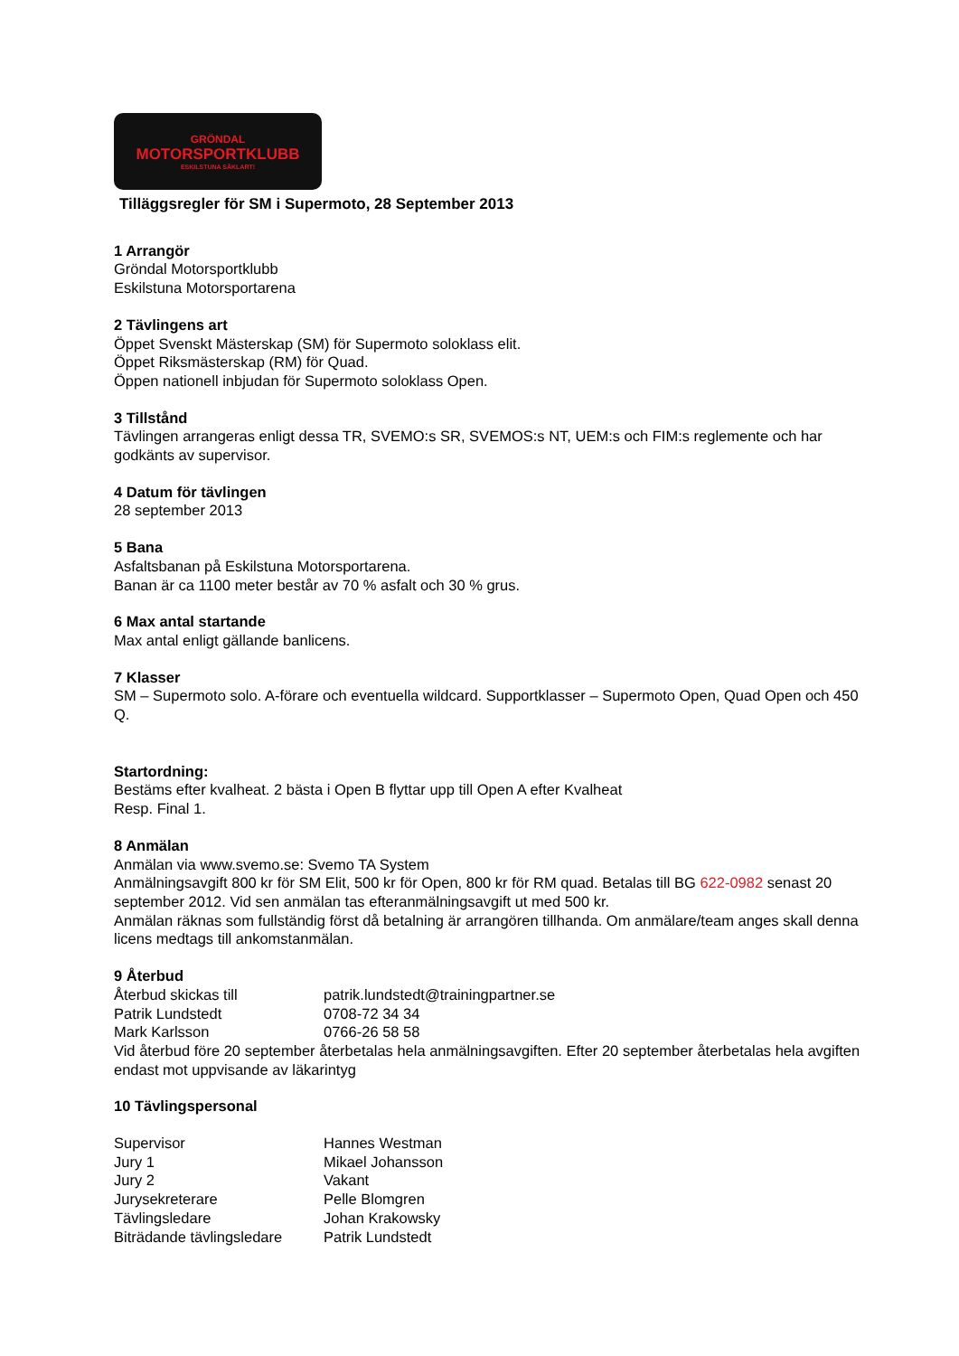GRÖNDAL
MOTORSPORTKLUBB
ESKILSTUNA SÅKLART!
Tilläggsregler för SM i Supermoto, 28 September 2013
1 Arrangör
Gröndal Motorsportklubb
Eskilstuna Motorsportarena
2 Tävlingens art
Öppet Svenskt Mästerskap (SM) för Supermoto soloklass elit.
Öppet Riksmästerskap (RM) för Quad.
Öppen nationell inbjudan för Supermoto soloklass Open.
3 Tillstånd
Tävlingen arrangeras enligt dessa TR, SVEMO:s SR, SVEMOS:s NT, UEM:s och FIM:s reglemente och har godkänts av supervisor.
4 Datum för tävlingen
28 september 2013
5 Bana
Asfaltsbanan på Eskilstuna Motorsportarena.
Banan är ca 1100 meter består av 70 % asfalt och 30 % grus.
6 Max antal startande
Max antal enligt gällande banlicens.
7 Klasser
SM – Supermoto solo. A-förare och eventuella wildcard. Supportklasser – Supermoto Open, Quad Open och 450 Q.
Startordning:
Bestäms efter kvalheat. 2 bästa i Open B flyttar upp till Open A efter Kvalheat
Resp. Final 1.
8 Anmälan
Anmälan via www.svemo.se: Svemo TA System
Anmälningsavgift 800 kr för SM Elit, 500 kr för Open, 800 kr för RM quad. Betalas till BG 622-0982 senast 20 september 2012. Vid sen anmälan tas efteranmälningsavgift ut med 500 kr.
Anmälan räknas som fullständig först då betalning är arrangören tillhanda. Om anmälare/team anges skall denna licens medtags till ankomstanmälan.
9 Återbud
Återbud skickas till patrik.lundstedt@trainingpartner.se
Patrik Lundstedt 0708-72 34 34
Mark Karlsson 0766-26 58 58
Vid återbud före 20 september återbetalas hela anmälningsavgiften. Efter 20 september återbetalas hela avgiften endast mot uppvisande av läkarintyg
10 Tävlingspersonal
Supervisor Hannes Westman
Jury 1 Mikael Johansson
Jury 2 Vakant
Jurysekreterare Pelle Blomgren
Tävlingsledare Johan Krakowsky
Biträdande tävlingsledare Patrik Lundstedt